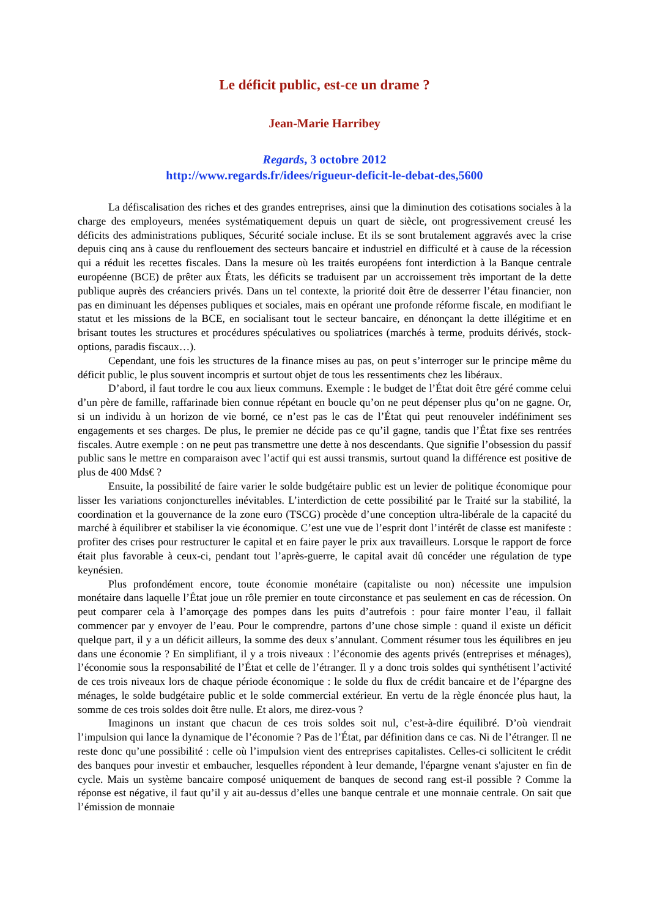Le déficit public, est-ce un drame ?
Jean-Marie Harribey
Regards, 3 octobre 2012
http://www.regards.fr/idees/rigueur-deficit-le-debat-des,5600
La défiscalisation des riches et des grandes entreprises, ainsi que la diminution des cotisations sociales à la charge des employeurs, menées systématiquement depuis un quart de siècle, ont progressivement creusé les déficits des administrations publiques, Sécurité sociale incluse. Et ils se sont brutalement aggravés avec la crise depuis cinq ans à cause du renflouement des secteurs bancaire et industriel en difficulté et à cause de la récession qui a réduit les recettes fiscales. Dans la mesure où les traités européens font interdiction à la Banque centrale européenne (BCE) de prêter aux États, les déficits se traduisent par un accroissement très important de la dette publique auprès des créanciers privés. Dans un tel contexte, la priorité doit être de desserrer l’étau financier, non pas en diminuant les dépenses publiques et sociales, mais en opérant une profonde réforme fiscale, en modifiant le statut et les missions de la BCE, en socialisant tout le secteur bancaire, en dénonçant la dette illégitime et en brisant toutes les structures et procédures spéculatives ou spoliatrices (marchés à terme, produits dérivés, stock-options, paradis fiscaux…).
Cependant, une fois les structures de la finance mises au pas, on peut s’interroger sur le principe même du déficit public, le plus souvent incompris et surtout objet de tous les ressentiments chez les libéraux.
D’abord, il faut tordre le cou aux lieux communs. Exemple : le budget de l’État doit être géré comme celui d’un père de famille, raffarinade bien connue répétant en boucle qu’on ne peut dépenser plus qu’on ne gagne. Or, si un individu à un horizon de vie borné, ce n’est pas le cas de l’État qui peut renouveler indéfiniment ses engagements et ses charges. De plus, le premier ne décide pas ce qu’il gagne, tandis que l’État fixe ses rentrées fiscales. Autre exemple : on ne peut pas transmettre une dette à nos descendants. Que signifie l’obsession du passif public sans le mettre en comparaison avec l’actif qui est aussi transmis, surtout quand la différence est positive de plus de 400 Mds€ ?
Ensuite, la possibilité de faire varier le solde budgétaire public est un levier de politique économique pour lisser les variations conjoncturelles inévitables. L’interdiction de cette possibilité par le Traité sur la stabilité, la coordination et la gouvernance de la zone euro (TSCG) procède d’une conception ultra-libérale de la capacité du marché à équilibrer et stabiliser la vie économique. C’est une vue de l’esprit dont l’intérêt de classe est manifeste : profiter des crises pour restructurer le capital et en faire payer le prix aux travailleurs. Lorsque le rapport de force était plus favorable à ceux-ci, pendant tout l’après-guerre, le capital avait dû concéder une régulation de type keynésien.
Plus profondément encore, toute économie monétaire (capitaliste ou non) nécessite une impulsion monétaire dans laquelle l’État joue un rôle premier en toute circonstance et pas seulement en cas de récession. On peut comparer cela à l’amorçage des pompes dans les puits d’autrefois : pour faire monter l’eau, il fallait commencer par y envoyer de l’eau. Pour le comprendre, partons d’une chose simple : quand il existe un déficit quelque part, il y a un déficit ailleurs, la somme des deux s’annulant. Comment résumer tous les équilibres en jeu dans une économie ? En simplifiant, il y a trois niveaux : l’économie des agents privés (entreprises et ménages), l’économie sous la responsabilité de l’État et celle de l’étranger. Il y a donc trois soldes qui synthétisent l’activité de ces trois niveaux lors de chaque période économique : le solde du flux de crédit bancaire et de l’épargne des ménages, le solde budgétaire public et le solde commercial extérieur. En vertu de la règle énoncée plus haut, la somme de ces trois soldes doit être nulle. Et alors, me direz-vous ?
Imaginons un instant que chacun de ces trois soldes soit nul, c’est-à-dire équilibré. D’où viendrait l’impulsion qui lance la dynamique de l’économie ? Pas de l’État, par définition dans ce cas. Ni de l’étranger. Il ne reste donc qu’une possibilité : celle où l’impulsion vient des entreprises capitalistes. Celles-ci sollicitent le crédit des banques pour investir et embaucher, lesquelles répondent à leur demande, l'épargne venant s'ajuster en fin de cycle. Mais un système bancaire composé uniquement de banques de second rang est-il possible ? Comme la réponse est négative, il faut qu’il y ait au-dessus d’elles une banque centrale et une monnaie centrale. On sait que l’émission de monnaie